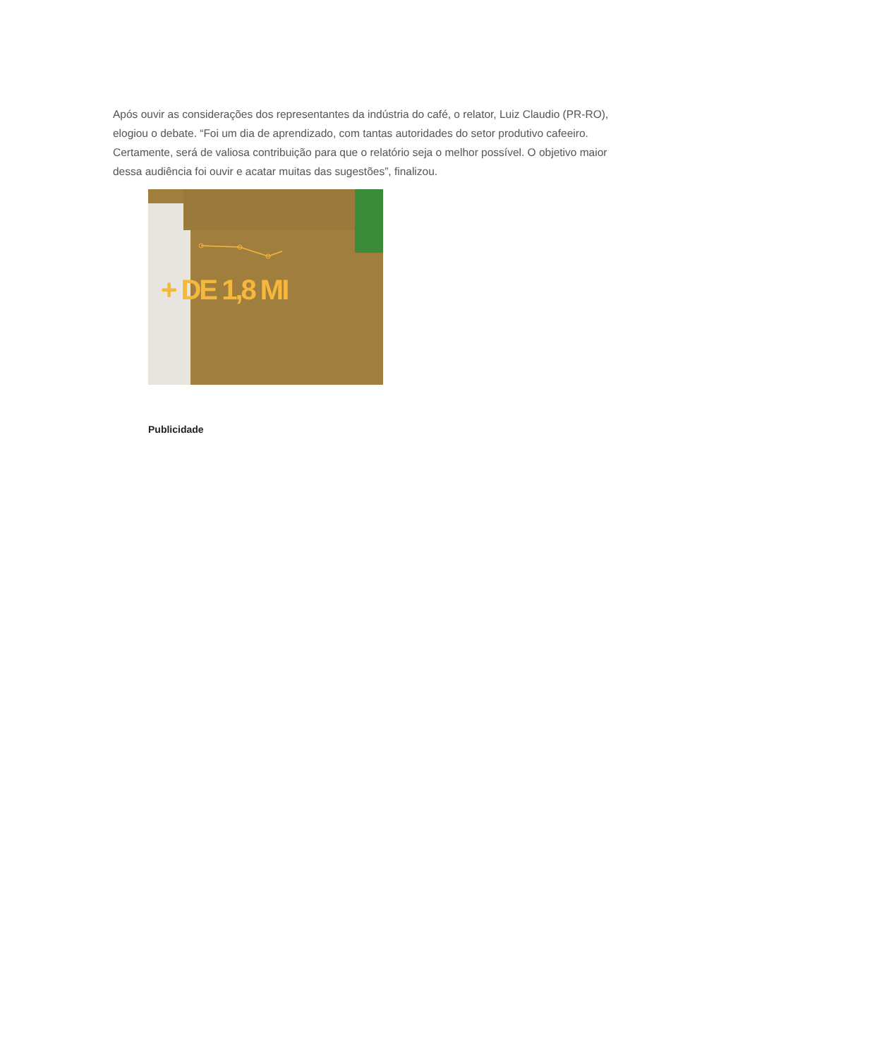Após ouvir as considerações dos representantes da indústria do café, o relator, Luiz Claudio (PR-RO), elogiou o debate. “Foi um dia de aprendizado, com tantas autoridades do setor produtivo cafeeiro. Certamente, será de valiosa contribuição para que o relatório seja o melhor possível. O objetivo maior dessa audiência foi ouvir e acatar muitas das sugestões”, finalizou.
+ DE 1,8 MI
Publicidade